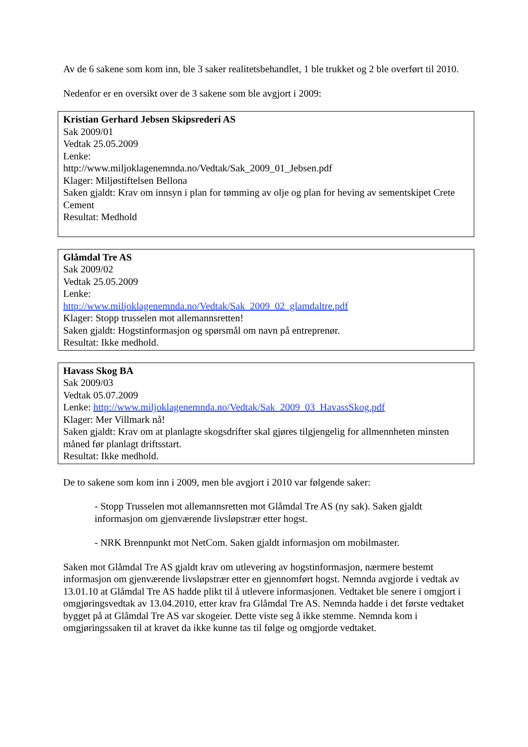Av de 6 sakene som kom inn, ble 3 saker realitetsbehandlet, 1 ble trukket og 2 ble overført til 2010.
Nedenfor er en oversikt over de 3 sakene som ble avgjort i 2009:
Kristian Gerhard Jebsen Skipsrederi AS
Sak 2009/01
Vedtak 25.05.2009
Lenke:
http://www.miljoklagenemnda.no/Vedtak/Sak_2009_01_Jebsen.pdf
Klager: Miljøstiftelsen Bellona
Saken gjaldt: Krav om innsyn i plan for tømming av olje og plan for heving av sementskipet Crete Cement
Resultat: Medhold
Glåmdal Tre AS
Sak 2009/02
Vedtak 25.05.2009
Lenke:
http://www.miljoklagenemnda.no/Vedtak/Sak_2009_02_glamdaltre.pdf
Klager: Stopp trusselen mot allemannsretten!
Saken gjaldt: Hogstinformasjon og spørsmål om navn på entreprenør.
Resultat: Ikke medhold.
Havass Skog BA
Sak 2009/03
Vedtak 05.07.2009
Lenke: http://www.miljoklagenemnda.no/Vedtak/Sak_2009_03_HavassSkog.pdf
Klager: Mer Villmark nå!
Saken gjaldt: Krav om at planlagte skogsdrifter skal gjøres tilgjengelig for allmennheten minsten måned før planlagt driftsstart.
Resultat: Ikke medhold.
De to sakene som kom inn i 2009, men ble avgjort i 2010 var følgende saker:
- Stopp Trusselen mot allemannsretten mot Glåmdal Tre AS (ny sak). Saken gjaldt informasjon om gjenværende livsløpstrær etter hogst.
- NRK Brennpunkt mot NetCom. Saken gjaldt informasjon om mobilmaster.
Saken mot Glåmdal Tre AS gjaldt krav om utlevering av hogstinformasjon, nærmere bestemt informasjon om gjenværende livsløpstrær etter en gjennomført hogst. Nemnda avgjorde i vedtak av 13.01.10 at Glåmdal Tre AS hadde plikt til å utlevere informasjonen. Vedtaket ble senere i omgjort i omgjøringsvedtak av 13.04.2010, etter krav fra Glåmdal Tre AS. Nemnda hadde i det første vedtaket bygget på at Glåmdal Tre AS var skogeier. Dette viste seg å ikke stemme. Nemnda kom i omgjøringssaken til at kravet da ikke kunne tas til følge og omgjorde vedtaket.